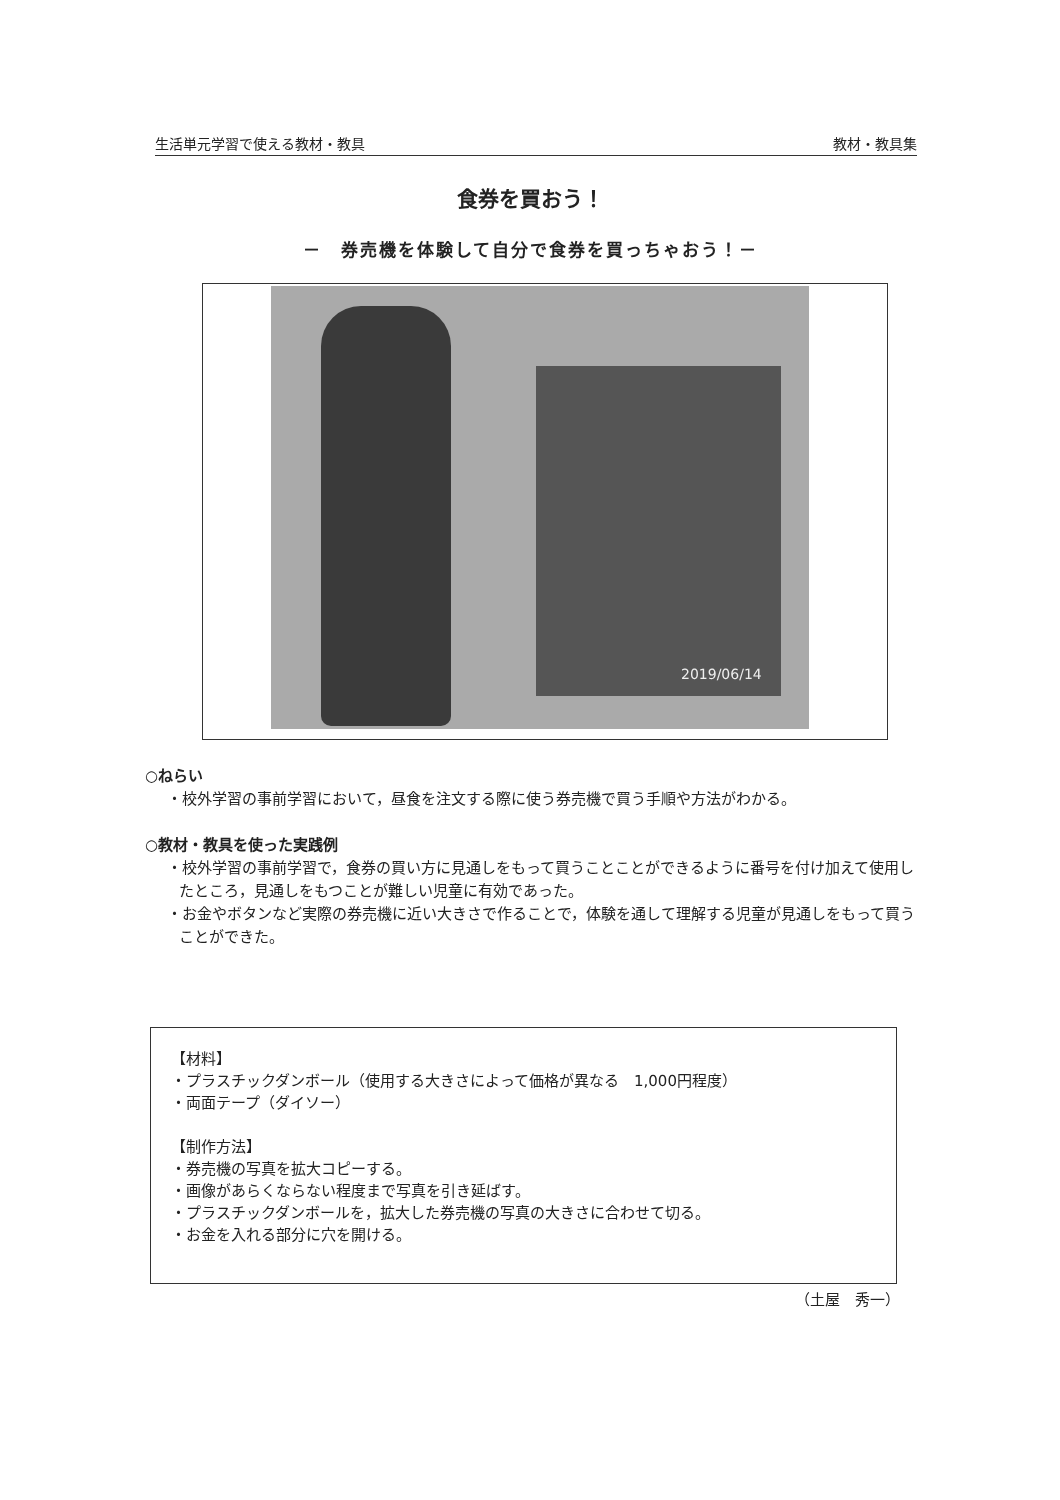生活単元学習で使える教材・教具 教材・教具集
食券を買おう！
－　券売機を体験して自分で食券を買っちゃおう！－
2019/06/14
○ねらい
・校外学習の事前学習において，昼食を注文する際に使う券売機で買う手順や方法がわかる。
○教材・教具を使った実践例
・校外学習の事前学習で，食券の買い方に見通しをもって買うことことができるように番号を付け加えて使用したところ，見通しをもつことが難しい児童に有効であった。
・お金やボタンなど実際の券売機に近い大きさで作ることで，体験を通して理解する児童が見通しをもって買うことができた。
【材料】
・プラスチックダンボール（使用する大きさによって価格が異なる　1,000円程度）
・両面テープ（ダイソー）
【制作方法】
・券売機の写真を拡大コピーする。
・画像があらくならない程度まで写真を引き延ばす。
・プラスチックダンボールを，拡大した券売機の写真の大きさに合わせて切る。
・お金を入れる部分に穴を開ける。
（土屋　秀一）